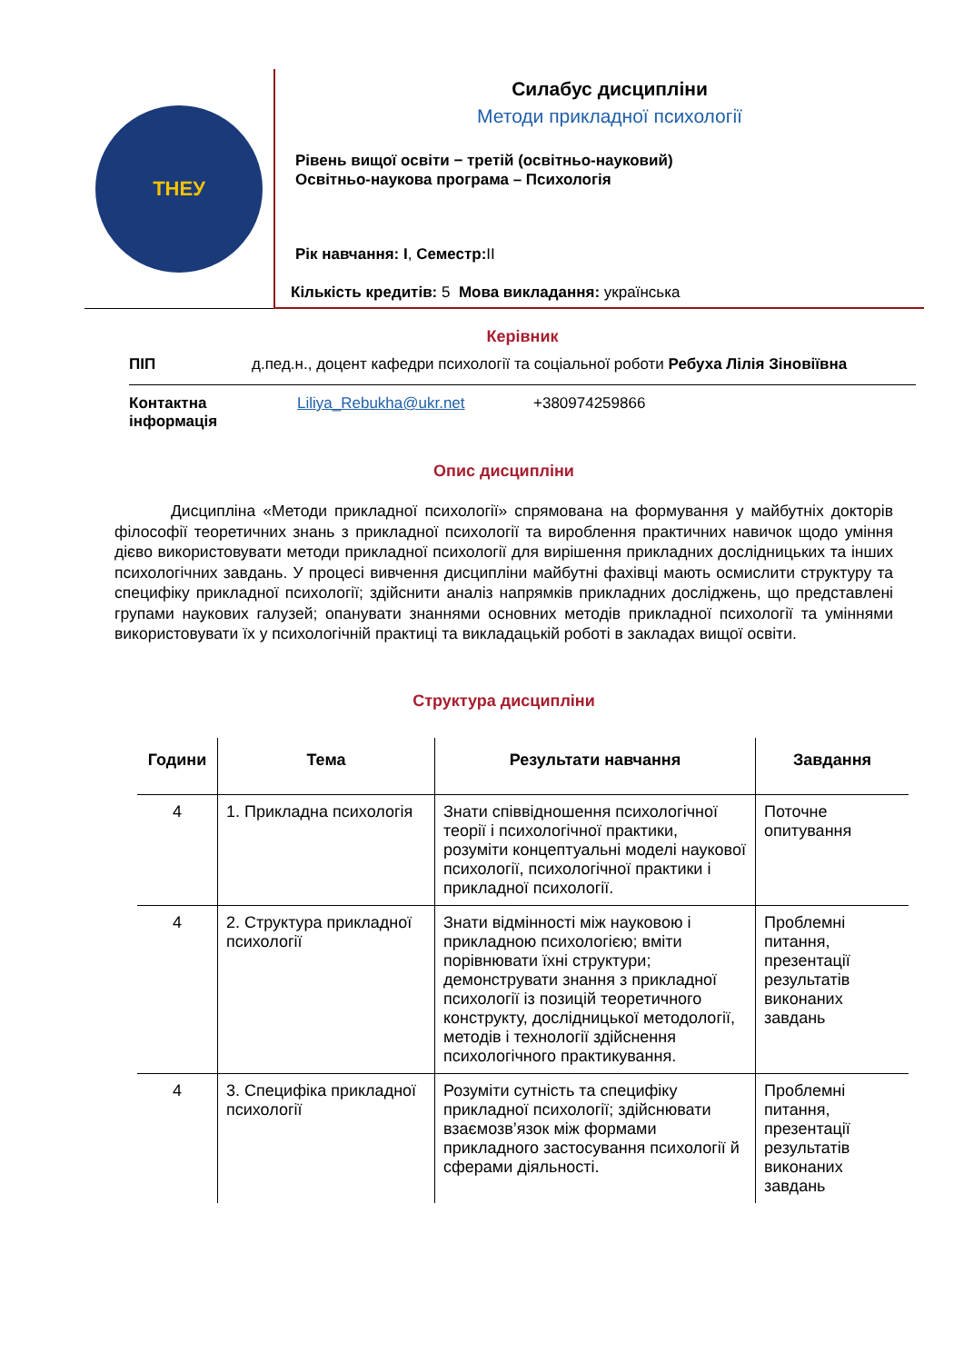ТНЕУ
Силабус дисципліни
Методи прикладної психології
Рівень вищої освіти − третій (освітньо-науковий)
Освітньо-наукова програма – Психологія
Рік навчання: І, Семестр: ІІ
Кількість кредитів: 5 Мова викладання: українська
Керівник
ПІП д.пед.н., доцент кафедри психології та соціальної роботи Ребуха Лілія Зіновіївна
Контактна інформація Liliya_Rebukha@ukr.net +380974259866
Опис дисципліни
Дисципліна «Методи прикладної психології» спрямована на формування у майбутніх докторів філософії теоретичних знань з прикладної психології та вироблення практичних навичок щодо уміння дієво використовувати методи прикладної психології для вирішення прикладних дослідницьких та інших психологічних завдань. У процесі вивчення дисципліни майбутні фахівці мають осмислити структуру та специфіку прикладної психології; здійснити аналіз напрямків прикладних досліджень, що представлені групами наукових галузей; опанувати знаннями основних методів прикладної психології та уміннями використовувати їх у психологічній практиці та викладацькій роботі в закладах вищої освіти.
Структура дисципліни
| Години | Тема | Результати навчання | Завдання |
| --- | --- | --- | --- |
| 4 | 1. Прикладна психологія | Знати співвідношення психологічної теорії і психологічної практики, розуміти концептуальні моделі наукової психології, психологічної практики і прикладної психології. | Поточне опитування |
| 4 | 2. Структура прикладної психології | Знати відмінності між науковою і прикладною психологією; вміти порівнювати їхні структури; демонструвати знання з прикладної психології із позицій теоретичного конструкту, дослідницької методології, методів і технології здійснення психологічного практикування. | Проблемні питання, презентації результатів виконаних завдань |
| 4 | 3. Специфіка прикладної психології | Розуміти сутність та специфіку прикладної психології; здійснювати взаємозв’язок між формами прикладного застосування психології й сферами діяльності. | Проблемні питання, презентації результатів виконаних завдань |